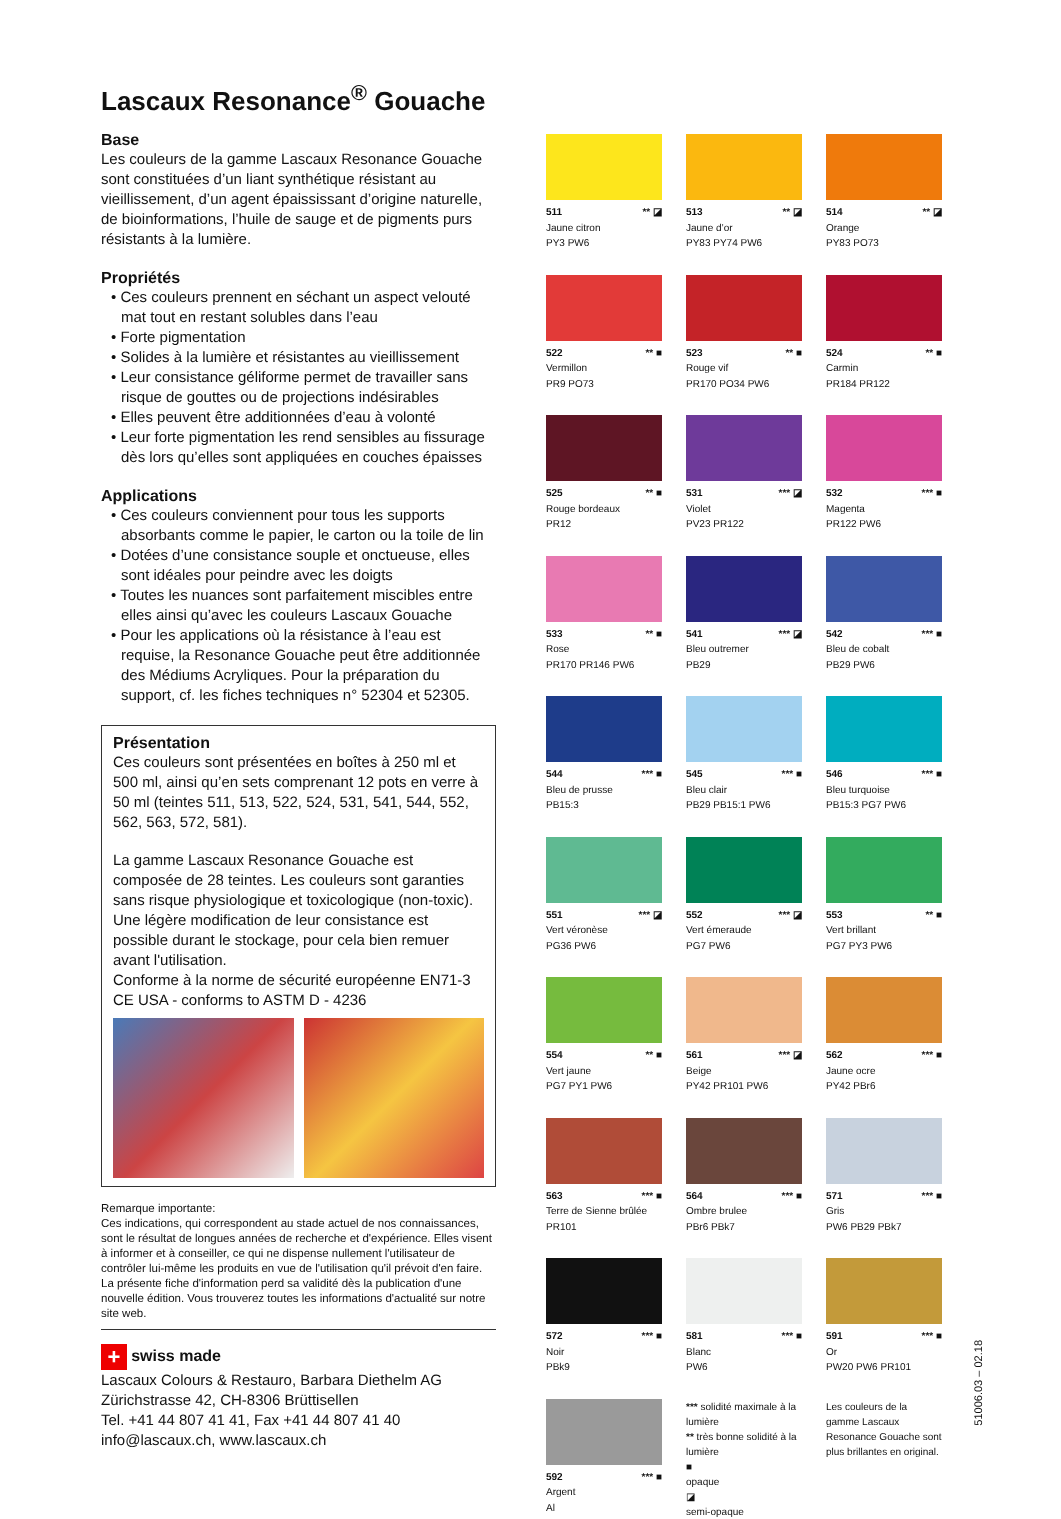Lascaux Resonance<sup>®</sup> Gouache
Base
Les couleurs de la gamme Lascaux Resonance Gouache sont constituées d’un liant synthétique résistant au vieillissement, d’un agent épaississant d’origine naturelle, de bioinformations, l’huile de sauge et de pigments purs résistants à la lumière.
Propriétés
• Ces couleurs prennent en séchant un aspect velouté mat tout en restant solubles dans l’eau
• Forte pigmentation
• Solides à la lumière et résistantes au vieillissement
• Leur consistance géliforme permet de travailler sans risque de gouttes ou de projections indésirables
• Elles peuvent être additionnées d’eau à volonté
• Leur forte pigmentation les rend sensibles au fissurage dès lors qu’elles sont appliquées en couches épaisses
Applications
• Ces couleurs conviennent pour tous les supports absorbants comme le papier, le carton ou la toile de lin
• Dotées d’une consistance souple et onctueuse, elles sont idéales pour peindre avec les doigts
• Toutes les nuances sont parfaitement miscibles entre elles ainsi qu’avec les couleurs Lascaux Gouache
• Pour les applications où la résistance à l’eau est requise, la Resonance Gouache peut être additionnée des Médiums Acryliques. Pour la préparation du support, cf. les fiches techniques n° 52304 et 52305.
Présentation
Ces couleurs sont présentées en boîtes à 250 ml et 500 ml, ainsi qu’en sets comprenant 12 pots en verre à 50 ml (teintes 511, 513, 522, 524, 531, 541, 544, 552, 562, 563, 572, 581).
La gamme Lascaux Resonance Gouache est composée de 28 teintes. Les couleurs sont garanties sans risque physiologique et toxicologique (non-toxic). Une légère modification de leur consistance est possible durant le stockage, pour cela bien remuer avant l'utilisation.
Conforme à la norme de sécurité européenne EN71-3 CE USA - conforms to ASTM D - 4236
Remarque importante:
Ces indications, qui correspondent au stade actuel de nos connaissances, sont le résultat de longues années de recherche et d'expérience. Elles visent à informer et à conseiller, ce qui ne dispense nullement l'utilisateur de contrôler lui-même les produits en vue de l'utilisation qu'il prévoit d'en faire. La présente fiche d'information perd sa validité dès la publication d'une nouvelle édition. Vous trouverez toutes les informations d'actualité sur notre site web.
+ swiss made
Lascaux Colours & Restauro, Barbara Diethelm AG
Zürichstrasse 42, CH-8306 Brüttisellen
Tel. +41 44 807 41 41, Fax +41 44 807 41 40
info@lascaux.ch, www.lascaux.ch
511 ** ◪
Jaune citron
PY3 PW6
513 ** ◪
Jaune d’or
PY83 PY74 PW6
514 ** ◪
Orange
PY83 PO73
522 ** ■
Vermillon
PR9 PO73
523 ** ■
Rouge vif
PR170 PO34 PW6
524 ** ■
Carmin
PR184 PR122
525 ** ■
Rouge bordeaux
PR12
531 *** ◪
Violet
PV23 PR122
532 *** ■
Magenta
PR122 PW6
533 ** ■
Rose
PR170 PR146 PW6
541 *** ◪
Bleu outremer
PB29
542 *** ■
Bleu de cobalt
PB29 PW6
544 *** ■
Bleu de prusse
PB15:3
545 *** ■
Bleu clair
PB29 PB15:1 PW6
546 *** ■
Bleu turquoise
PB15:3 PG7 PW6
551 *** ◪
Vert véronèse
PG36 PW6
552 *** ◪
Vert émeraude
PG7 PW6
553 ** ■
Vert brillant
PG7 PY3 PW6
554 ** ■
Vert jaune
PG7 PY1 PW6
561 *** ◪
Beige
PY42 PR101 PW6
562 *** ■
Jaune ocre
PY42 PBr6
563 *** ■
Terre de Sienne brûlée
PR101
564 *** ■
Ombre brulee
PBr6 PBk7
571 *** ■
Gris
PW6 PB29 PBk7
572 *** ■
Noir
PBk9
581 *** ■
Blanc
PW6
591 *** ■
Or
PW20 PW6 PR101
592 *** ■
Argent
Al
*** solidité maximale à la lumière
** très bonne solidité à la lumière
■
opaque
◪
semi-opaque
Les couleurs de la gamme Lascaux Resonance Gouache sont plus brillantes en original.
51006.03 – 02.18